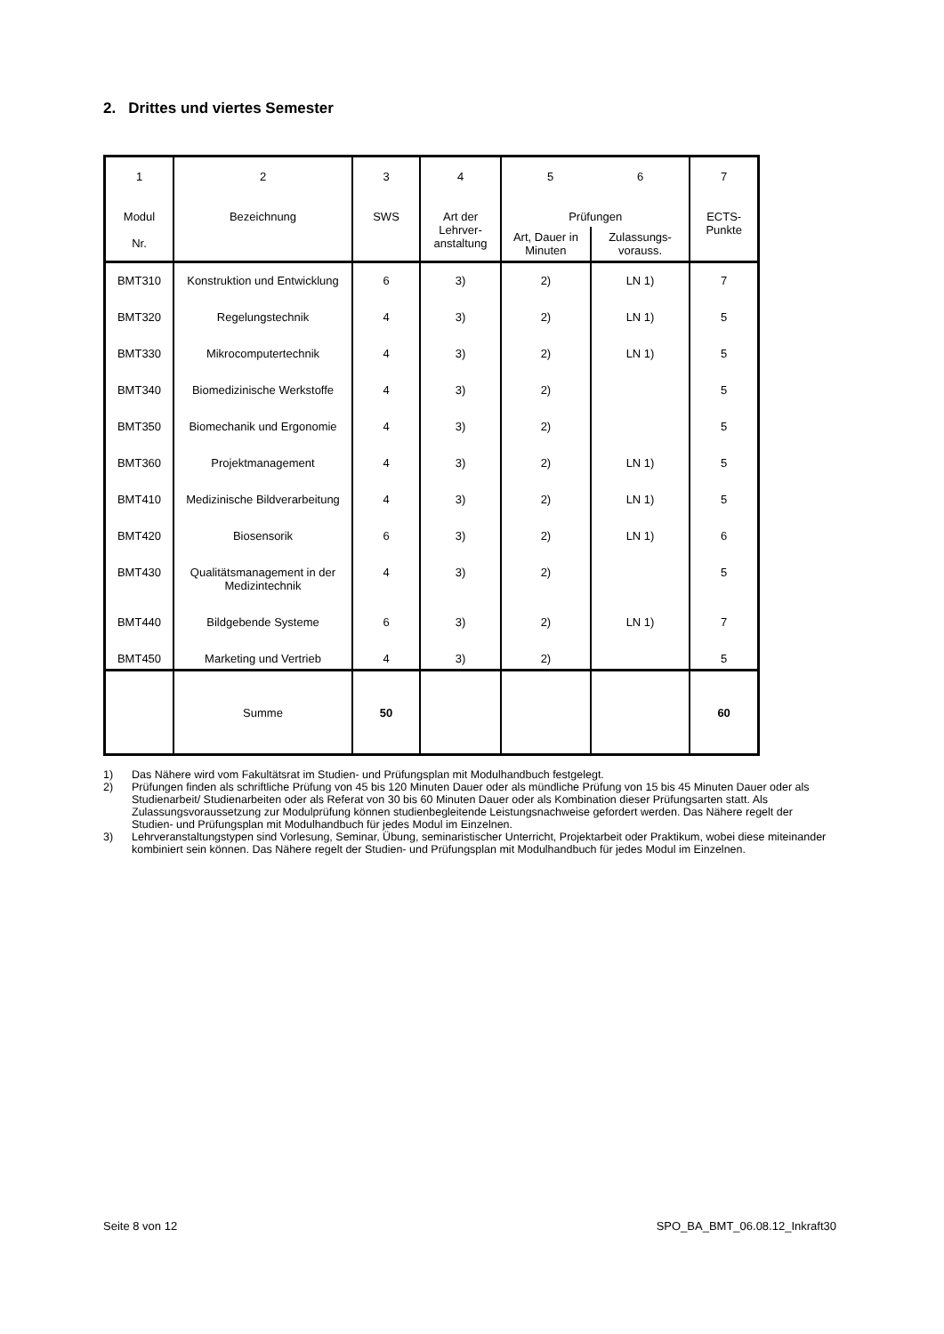2. Drittes und viertes Semester
| 1 Modul Nr. | 2 Bezeichnung | 3 SWS | 4 Art der Lehrver- anstaltung | 5 6 Prüfungen | | 7 ECTS- Punkte |
| | | | | Art, Dauer in Minuten | Zulassungs- vorauss. | |
| BMT310 | Konstruktion und Entwicklung | 6 | 3) | 2) | LN 1) | 7 |
| BMT320 | Regelungstechnik | 4 | 3) | 2) | LN 1) | 5 |
| BMT330 | Mikrocomputertechnik | 4 | 3) | 2) | LN 1) | 5 |
| BMT340 | Biomedizinische Werkstoffe | 4 | 3) | 2) | | 5 |
| BMT350 | Biomechanik und Ergonomie | 4 | 3) | 2) | | 5 |
| BMT360 | Projektmanagement | 4 | 3) | 2) | LN 1) | 5 |
| BMT410 | Medizinische Bildverarbeitung | 4 | 3) | 2) | LN 1) | 5 |
| BMT420 | Biosensorik | 6 | 3) | 2) | LN 1) | 6 |
| BMT430 | Qualitätsmanagement in der Medizintechnik | 4 | 3) | 2) | | 5 |
| BMT440 | Bildgebende Systeme | 6 | 3) | 2) | LN 1) | 7 |
| BMT450 | Marketing und Vertrieb | 4 | 3) | 2) | | 5 |
| | Summe | 50 | | | | 60 |
1) Das Nähere wird vom Fakultätsrat im Studien- und Prüfungsplan mit Modulhandbuch festgelegt.
2) Prüfungen finden als schriftliche Prüfung von 45 bis 120 Minuten Dauer oder als mündliche Prüfung von 15 bis 45 Minuten Dauer oder als Studienarbeit/ Studienarbeiten oder als Referat von 30 bis 60 Minuten Dauer oder als Kombination dieser Prüfungsarten statt. Als Zulassungsvoraussetzung zur Modulprüfung können studienbegleitende Leistungsnachweise gefordert werden. Das Nähere regelt der Studien- und Prüfungsplan mit Modulhandbuch für jedes Modul im Einzelnen.
3) Lehrveranstaltungstypen sind Vorlesung, Seminar, Übung, seminaristischer Unterricht, Projektarbeit oder Praktikum, wobei diese miteinander kombiniert sein können. Das Nähere regelt der Studien- und Prüfungsplan mit Modulhandbuch für jedes Modul im Einzelnen.
Seite 8 von 12 SPO_BA_BMT_06.08.12_Inkraft30